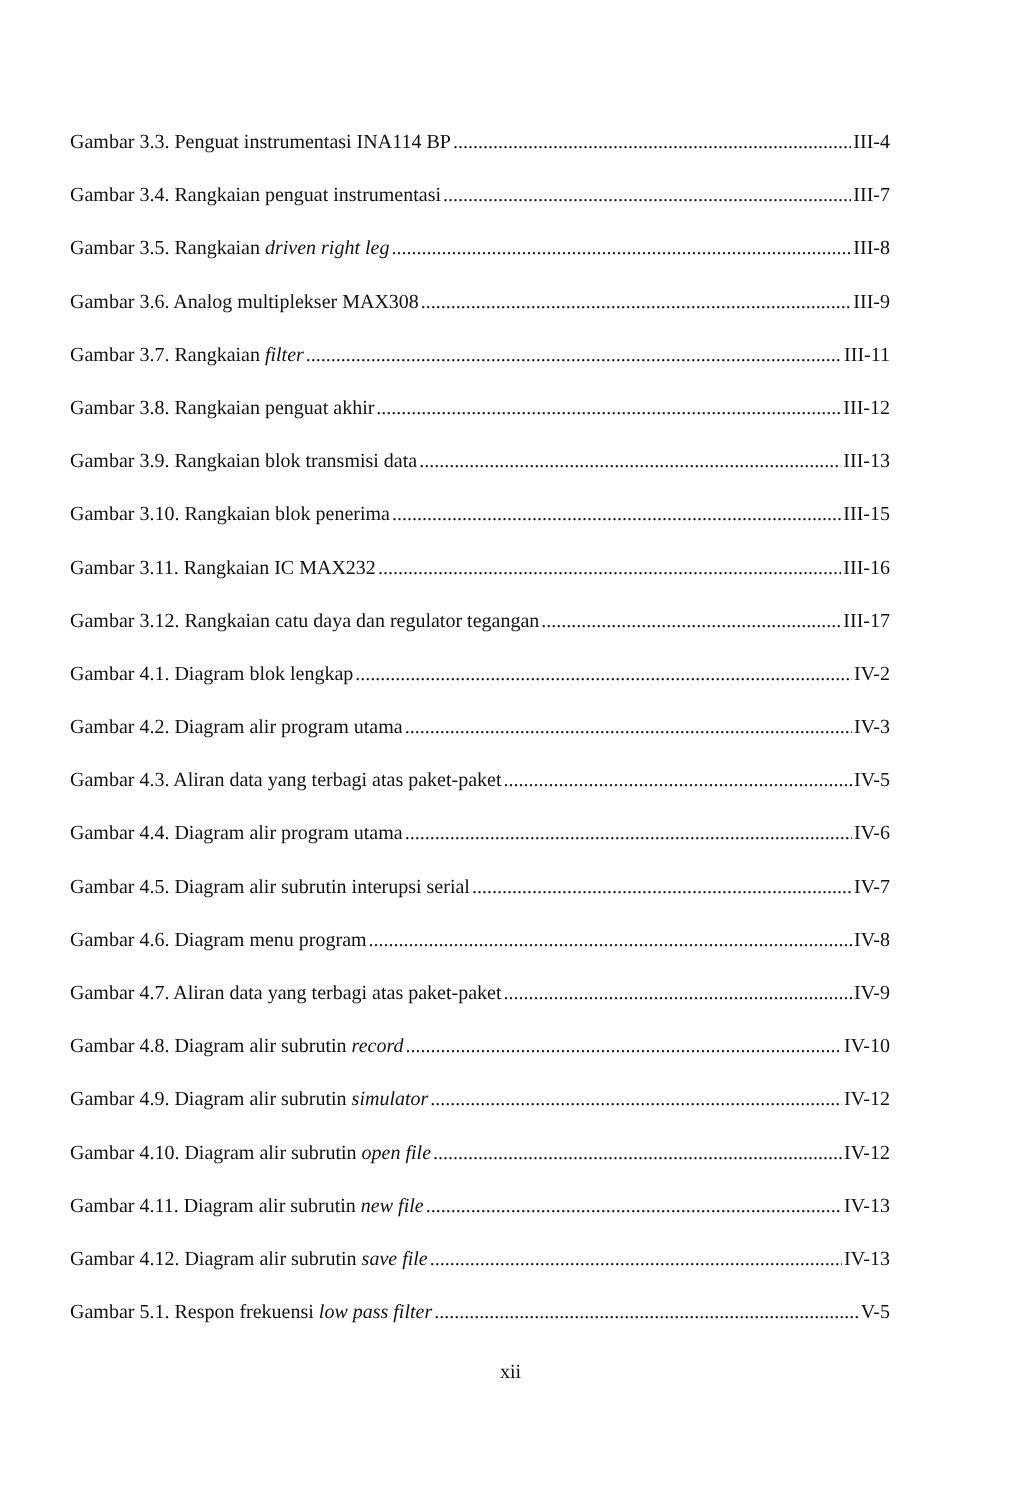Gambar 3.3. Penguat instrumentasi INA114 BP III-4
Gambar 3.4. Rangkaian penguat instrumentasi III-7
Gambar 3.5. Rangkaian driven right leg III-8
Gambar 3.6. Analog multiplekser MAX308 III-9
Gambar 3.7. Rangkaian filter III-11
Gambar 3.8. Rangkaian penguat akhir III-12
Gambar 3.9. Rangkaian blok transmisi data III-13
Gambar 3.10. Rangkaian blok penerima III-15
Gambar 3.11. Rangkaian IC MAX232 III-16
Gambar 3.12. Rangkaian catu daya dan regulator tegangan III-17
Gambar 4.1. Diagram blok lengkap IV-2
Gambar 4.2. Diagram alir program utama IV-3
Gambar 4.3. Aliran data yang terbagi atas paket-paket IV-5
Gambar 4.4. Diagram alir program utama IV-6
Gambar 4.5. Diagram alir subrutin interupsi serial IV-7
Gambar 4.6. Diagram menu program IV-8
Gambar 4.7. Aliran data yang terbagi atas paket-paket IV-9
Gambar 4.8. Diagram alir subrutin record IV-10
Gambar 4.9. Diagram alir subrutin simulator IV-12
Gambar 4.10. Diagram alir subrutin open file IV-12
Gambar 4.11. Diagram alir subrutin new file IV-13
Gambar 4.12. Diagram alir subrutin save file IV-13
Gambar 5.1. Respon frekuensi low pass filter V-5
xii